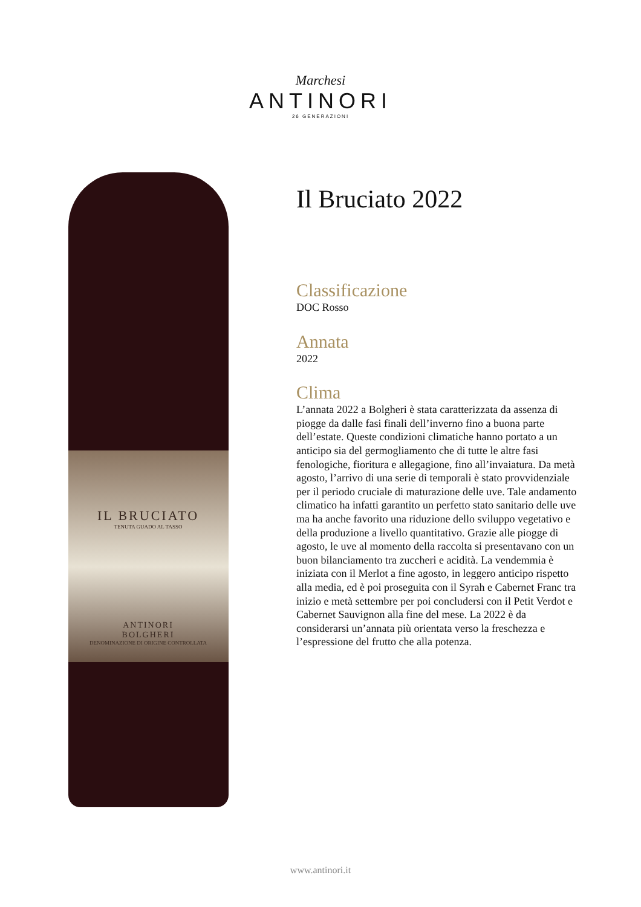Marchesi
ANTINORI
26 GENERAZIONI
IL BRUCIATO
TENUTA GUADO AL TASSO
ANTINORI
BOLGHERI
DENOMINAZIONE DI ORIGINE CONTROLLATA
Il Bruciato 2022
Classificazione
DOC Rosso
Annata
2022
Clima
L’annata 2022 a Bolgheri è stata caratterizzata da assenza di piogge da dalle fasi finali dell’inverno fino a buona parte dell’estate. Queste condizioni climatiche hanno portato a un anticipo sia del germogliamento che di tutte le altre fasi fenologiche, fioritura e allegagione, fino all’invaiatura. Da metà agosto, l’arrivo di una serie di temporali è stato provvidenziale per il periodo cruciale di maturazione delle uve. Tale andamento climatico ha infatti garantito un perfetto stato sanitario delle uve ma ha anche favorito una riduzione dello sviluppo vegetativo e della produzione a livello quantitativo. Grazie alle piogge di agosto, le uve al momento della raccolta si presentavano con un buon bilanciamento tra zuccheri e acidità. La vendemmia è iniziata con il Merlot a fine agosto, in leggero anticipo rispetto alla media, ed è poi proseguita con il Syrah e Cabernet Franc tra inizio e metà settembre per poi concludersi con il Petit Verdot e Cabernet Sauvignon alla fine del mese. La 2022 è da considerarsi un’annata più orientata verso la freschezza e l’espressione del frutto che alla potenza.
www.antinori.it